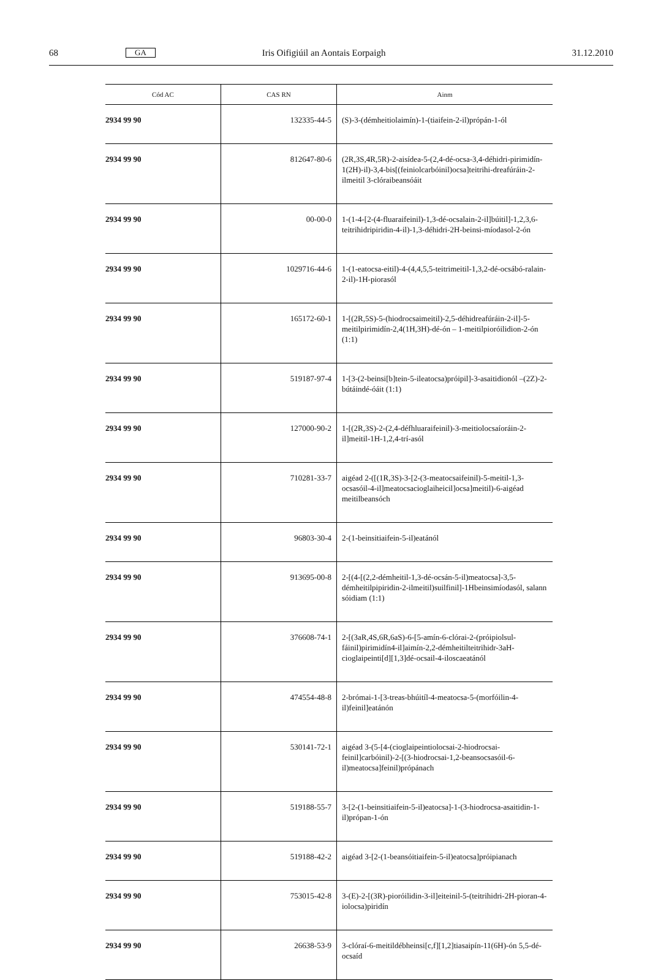68 GA Iris Oifigiúil an Aontais Eorpaigh 31.12.2010
| Cód AC | CAS RN | Ainm |
| --- | --- | --- |
| 2934 99 90 | 132335-44-5 | (S)-3-(démheitiolaimín)-1-(tiaifein-2-il)própán-1-ól |
| 2934 99 90 | 812647-80-6 | (2R,3S,4R,5R)-2-aisídea-5-(2,4-dé-ocsa-3,4-déhidri-pirimidín-1(2H)-il)-3,4-bis[(feiniolcarbóinil)ocsa]teitrihi-dreafúráin-2-ilmeitil 3-clóraibeansóáit |
| 2934 99 90 | 00-00-0 | 1-(1-4-[2-(4-fluaraifeinil)-1,3-dé-ocsalain-2-il]búitil]-1,2,3,6-teitrihidripiridin-4-il)-1,3-déhidri-2H-beinsi-míodasol-2-ón |
| 2934 99 90 | 1029716-44-6 | 1-(1-eatocsa-eitil)-4-(4,4,5,5-teitrimeitil-1,3,2-dé-ocsábó-ralain-2-il)-1H-piorasól |
| 2934 99 90 | 165172-60-1 | 1-[(2R,5S)-5-(hiodrocsaimeitil)-2,5-déhidreafúráin-2-il]-5-meitilpirimidín-2,4(1H,3H)-dé-ón – 1-meitilpioróilidion-2-ón (1:1) |
| 2934 99 90 | 519187-97-4 | 1-[3-(2-beinsi[b]tein-5-ileatocsa)próipil]-3-asaitidionól –(2Z)-2-bútáindé-óáit (1:1) |
| 2934 99 90 | 127000-90-2 | 1-[(2R,3S)-2-(2,4-défhluaraifeinil)-3-meitiolocsaíoráin-2-il]meitil-1H-1,2,4-trí-asól |
| 2934 99 90 | 710281-33-7 | aigéad 2-([(1R,3S)-3-[2-(3-meatocsaifeinil)-5-meitil-1,3-ocsasóil-4-il]meatocsacioglaiheicil]ocsa]meitil)-6-aigéad meitilbeansóch |
| 2934 99 90 | 96803-30-4 | 2-(1-beinsitiaifein-5-il)eatánól |
| 2934 99 90 | 913695-00-8 | 2-[(4-[(2,2-démheitil-1,3-dé-ocsán-5-il)meatocsa]-3,5-démheitilpipiridin-2-ilmeitil)suilfinil]-1Hbeinsimíodasól, salann sóidiam (1:1) |
| 2934 99 90 | 376608-74-1 | 2-[(3aR,4S,6R,6aS)-6-[5-amín-6-clórai-2-(próipiolsul-fáinil)pirimidín4-il]aimín-2,2-démheitilteitrihidr-3aH-cioglaipeinti[d][1,3]dé-ocsail-4-iloscaeatánól |
| 2934 99 90 | 474554-48-8 | 2-brómai-1-[3-treas-bhúitíl-4-meatocsa-5-(morfóilin-4-il)feinil]eatánón |
| 2934 99 90 | 530141-72-1 | aigéad 3-(5-[4-(cioglaipeintiolocsai-2-hiodrocsai-feinil]carbóinil)-2-[(3-hiodrocsai-1,2-beansocsasóil-6-il)meatocsa]feinil)própánach |
| 2934 99 90 | 519188-55-7 | 3-[2-(1-beinsitiaifein-5-il)eatocsa]-1-(3-hiodrocsa-asaitidin-1-il)própan-1-ón |
| 2934 99 90 | 519188-42-2 | aigéad 3-[2-(1-beansóitiaifein-5-il)eatocsa]próipianach |
| 2934 99 90 | 753015-42-8 | 3-(E)-2-[(3R)-pioróilidin-3-il]eiteinil-5-(teitrihidri-2H-pioran-4-iolocsa)piridín |
| 2934 99 90 | 26638-53-9 | 3-clóraí-6-meitildébheinsi[c,f][1,2]tiasaipín-11(6H)-ón 5,5-dé-ocsaíd |